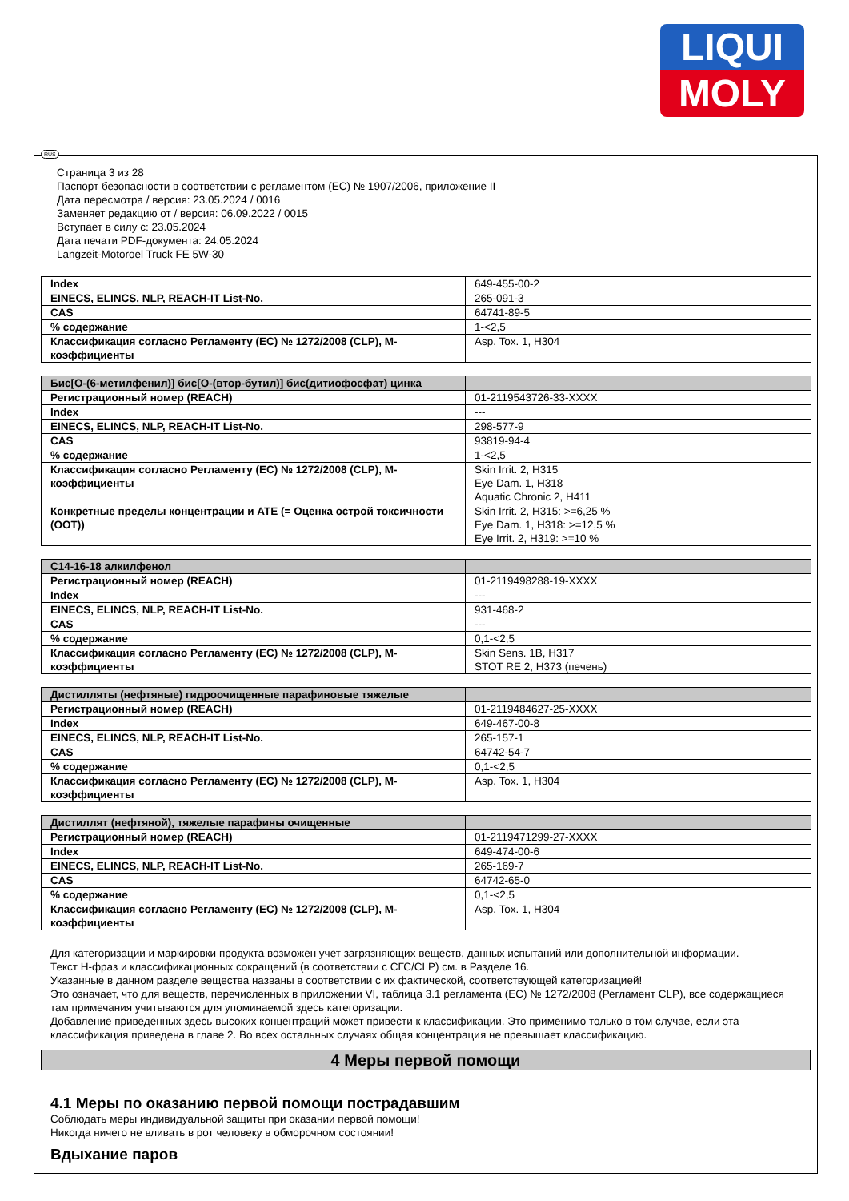LIQUI
MOLY
RUS
Страница 3 из 28
Паспорт безопасности в соответствии с регламентом (ЕС) № 1907/2006, приложение II
Дата пересмотра / версия: 23.05.2024 / 0016
Заменяет редакцию от / версия: 06.09.2022 / 0015
Вступает в силу с: 23.05.2024
Дата печати PDF-документа: 24.05.2024
Langzeit-Motoroel Truck FE 5W-30
| Index | 649-455-00-2 |
| EINECS, ELINCS, NLP, REACH-IT List-No. | 265-091-3 |
| CAS | 64741-89-5 |
| % содержание | 1-<2,5 |
| Классификация согласно Регламенту (ЕС) № 1272/2008 (CLP), M-коэффициенты | Asp. Tox. 1, H304 |
| Бис[O-(6-метилфенил)] бис[O-(втор-бутил)] бис(дитиофосфат) цинка | |
| --- | --- |
| Регистрационный номер (REACH) | 01-2119543726-33-XXXX |
| Index | --- |
| EINECS, ELINCS, NLP, REACH-IT List-No. | 298-577-9 |
| CAS | 93819-94-4 |
| % содержание | 1-<2,5 |
| Классификация согласно Регламенту (ЕС) № 1272/2008 (CLP), M-коэффициенты | Skin Irrit. 2, H315 Eye Dam. 1, H318 Aquatic Chronic 2, H411 |
| Конкретные пределы концентрации и ATE (= Оценка острой токсичности (ООТ)) | Skin Irrit. 2, H315: >=6,25 % Eye Dam. 1, H318: >=12,5 % Eye Irrit. 2, H319: >=10 % |
| C14-16-18 алкилфенол | |
| --- | --- |
| Регистрационный номер (REACH) | 01-2119498288-19-XXXX |
| Index | --- |
| EINECS, ELINCS, NLP, REACH-IT List-No. | 931-468-2 |
| CAS | --- |
| % содержание | 0,1-<2,5 |
| Классификация согласно Регламенту (ЕС) № 1272/2008 (CLP), M-коэффициенты | Skin Sens. 1B, H317 STOT RE 2, H373 (печень) |
| Дистилляты (нефтяные) гидроочищенные парафиновые тяжелые | |
| --- | --- |
| Регистрационный номер (REACH) | 01-2119484627-25-XXXX |
| Index | 649-467-00-8 |
| EINECS, ELINCS, NLP, REACH-IT List-No. | 265-157-1 |
| CAS | 64742-54-7 |
| % содержание | 0,1-<2,5 |
| Классификация согласно Регламенту (ЕС) № 1272/2008 (CLP), M-коэффициенты | Asp. Tox. 1, H304 |
| Дистиллят (нефтяной), тяжелые парафины очищенные | |
| --- | --- |
| Регистрационный номер (REACH) | 01-2119471299-27-XXXX |
| Index | 649-474-00-6 |
| EINECS, ELINCS, NLP, REACH-IT List-No. | 265-169-7 |
| CAS | 64742-65-0 |
| % содержание | 0,1-<2,5 |
| Классификация согласно Регламенту (ЕС) № 1272/2008 (CLP), M-коэффициенты | Asp. Tox. 1, H304 |
Для категоризации и маркировки продукта возможен учет загрязняющих веществ, данных испытаний или дополнительной информации.
Текст H-фраз и классификационных сокращений (в соответствии с СГС/CLP) см. в Разделе 16.
Указанные в данном разделе вещества названы в соответствии с их фактической, соответствующей категоризацией!
Это означает, что для веществ, перечисленных в приложении VI, таблица 3.1 регламента (ЕС) № 1272/2008 (Регламент CLP), все содержащиеся там примечания учитываются для упоминаемой здесь категоризации.
Добавление приведенных здесь высоких концентраций может привести к классификации. Это применимо только в том случае, если эта классификация приведена в главе 2. Во всех остальных случаях общая концентрация не превышает классификацию.
4 Меры первой помощи
4.1 Меры по оказанию первой помощи пострадавшим
Соблюдать меры индивидуальной защиты при оказании первой помощи!
Никогда ничего не вливать в рот человеку в обморочном состоянии!
Вдыхание паров